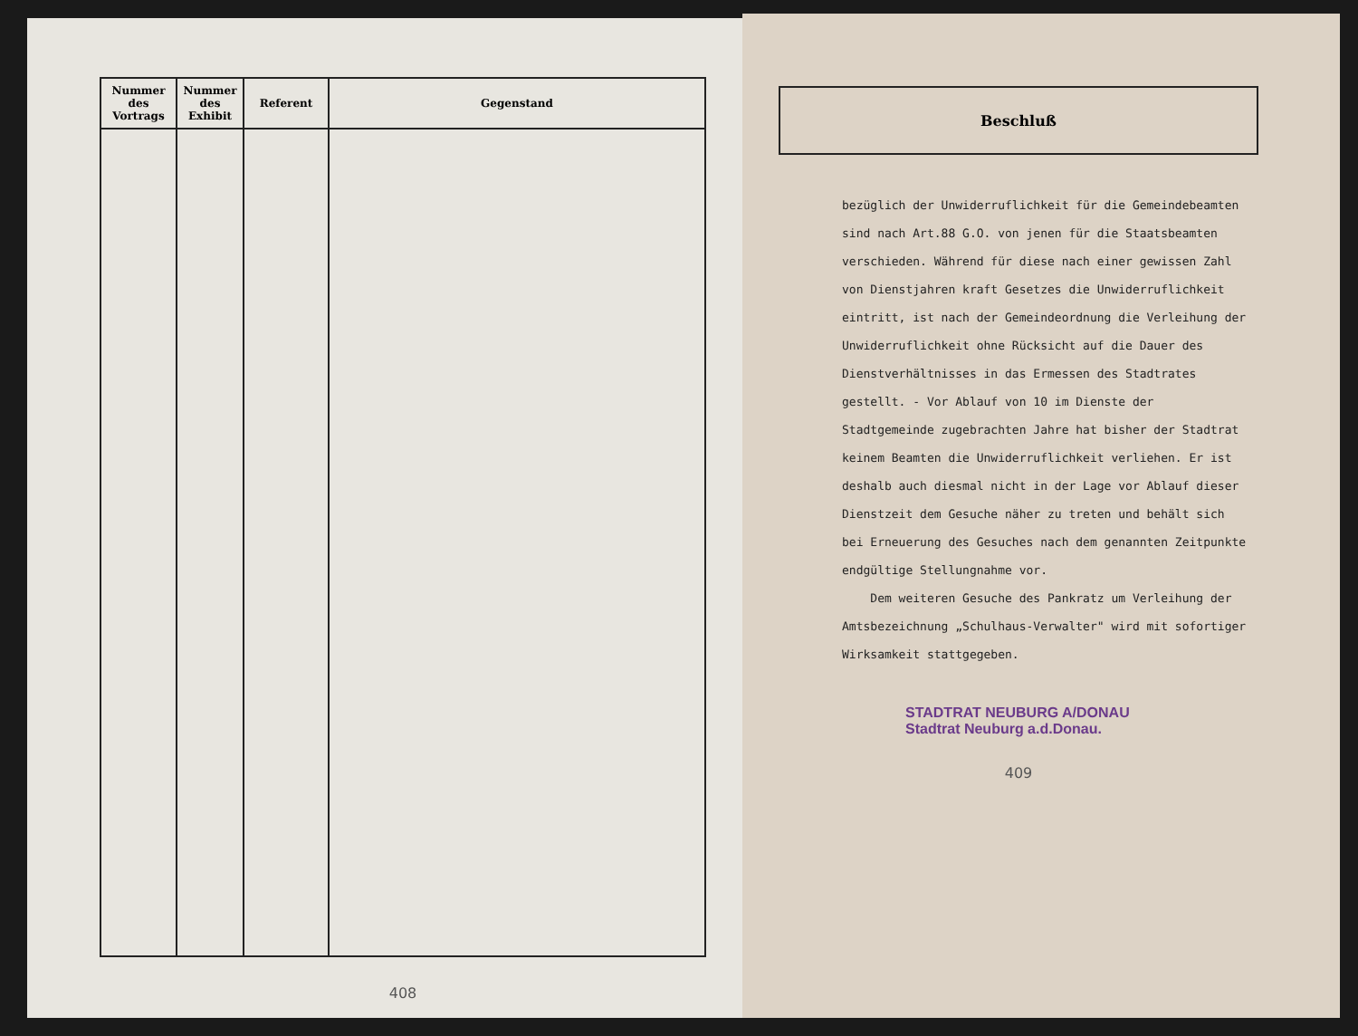| Nummer des Vortrags | Nummer des Exhibit | Referent | Gegenstand |
| --- | --- | --- | --- |
408
| Beschluß |
| --- |
bezüglich der Unwiderruflichkeit für die Gemeindebeamten sind nach Art.88 G.O. von jenen für die Staatsbeamten verschieden. Während für diese nach einer gewissen Zahl von Dienstjahren kraft Gesetzes die Unwiderruflichkeit eintritt, ist nach der Gemeindeordnung die Verleihung der Unwiderruflichkeit ohne Rücksicht auf die Dauer des Dienstverhältnisses in das Ermessen des Stadtrates gestellt. - Vor Ablauf von 10 im Dienste der Stadtgemeinde zugebrachten Jahre hat bisher der Stadtrat keinem Beamten die Unwiderruflichkeit verliehen. Er ist deshalb auch diesmal nicht in der Lage vor Ablauf dieser Dienstzeit dem Gesuche näher zu treten und behält sich bei Erneuerung des Gesuches nach dem genannten Zeitpunkte endgültige Stellungnahme vor.
Dem weiteren Gesuche des Pankratz um Verleihung der Amtsbezeichnung „Schulhaus-Verwalter" wird mit sofortiger Wirksamkeit stattgegeben.
STADTRAT NEUBURG A/DONAU
Stadtrat Neuburg a.d.Donau.
409